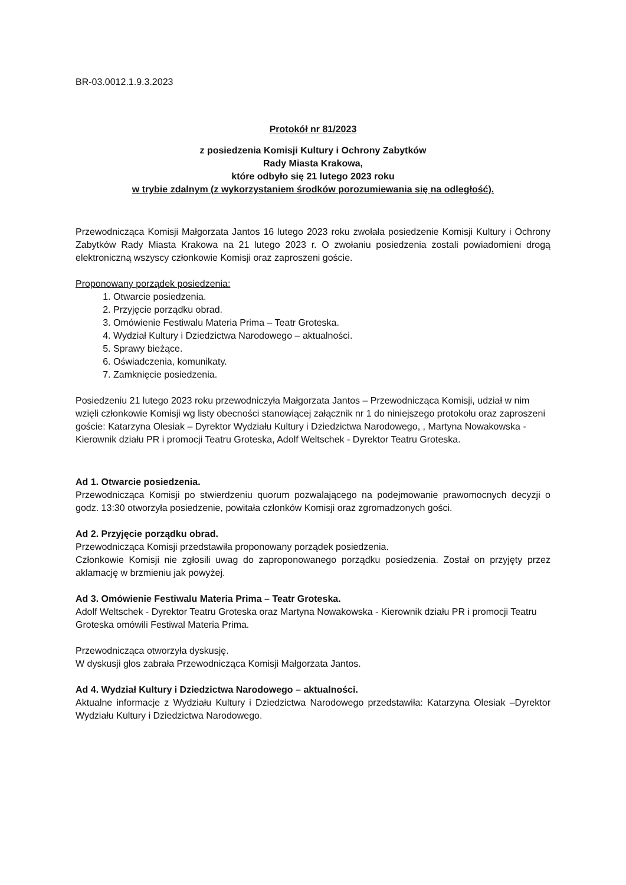BR-03.0012.1.9.3.2023
Protokół nr 81/2023
z posiedzenia Komisji Kultury i Ochrony Zabytków
Rady Miasta Krakowa,
które odbyło się 21 lutego 2023 roku
w trybie zdalnym (z wykorzystaniem środków porozumiewania się na odległość).
Przewodnicząca Komisji Małgorzata Jantos 16 lutego 2023 roku zwołała posiedzenie Komisji Kultury i Ochrony Zabytków Rady Miasta Krakowa na 21 lutego 2023 r. O zwołaniu posiedzenia zostali powiadomieni drogą elektroniczną wszyscy członkowie Komisji oraz zaproszeni goście.
Proponowany porządek posiedzenia:
1. Otwarcie posiedzenia.
2. Przyjęcie porządku obrad.
3. Omówienie Festiwalu Materia Prima – Teatr Groteska.
4. Wydział Kultury i Dziedzictwa Narodowego – aktualności.
5. Sprawy bieżące.
6. Oświadczenia, komunikaty.
7. Zamknięcie posiedzenia.
Posiedzeniu 21 lutego 2023 roku przewodniczyła Małgorzata Jantos – Przewodnicząca Komisji, udział w nim wzięli członkowie Komisji wg listy obecności stanowiącej załącznik nr 1 do niniejszego protokołu oraz zaproszeni goście: Katarzyna Olesiak – Dyrektor Wydziału Kultury i Dziedzictwa Narodowego, , Martyna Nowakowska - Kierownik działu PR i promocji Teatru Groteska, Adolf Weltschek - Dyrektor Teatru Groteska.
Ad 1. Otwarcie posiedzenia.
Przewodnicząca Komisji po stwierdzeniu quorum pozwalającego na podejmowanie prawomocnych decyzji o godz. 13:30 otworzyła posiedzenie, powitała członków Komisji oraz zgromadzonych gości.
Ad 2. Przyjęcie porządku obrad.
Przewodnicząca Komisji przedstawiła proponowany porządek posiedzenia.
Członkowie Komisji nie zgłosili uwag do zaproponowanego porządku posiedzenia. Został on przyjęty przez aklamację w brzmieniu jak powyżej.
Ad 3. Omówienie Festiwalu Materia Prima – Teatr Groteska.
Adolf Weltschek - Dyrektor Teatru Groteska oraz Martyna Nowakowska - Kierownik działu PR i promocji Teatru Groteska omówili Festiwal Materia Prima.
Przewodnicząca otworzyła dyskusję.
W dyskusji głos zabrała Przewodnicząca Komisji Małgorzata Jantos.
Ad 4. Wydział Kultury i Dziedzictwa Narodowego – aktualności.
Aktualne informacje z Wydziału Kultury i Dziedzictwa Narodowego przedstawiła: Katarzyna Olesiak –Dyrektor Wydziału Kultury i Dziedzictwa Narodowego.